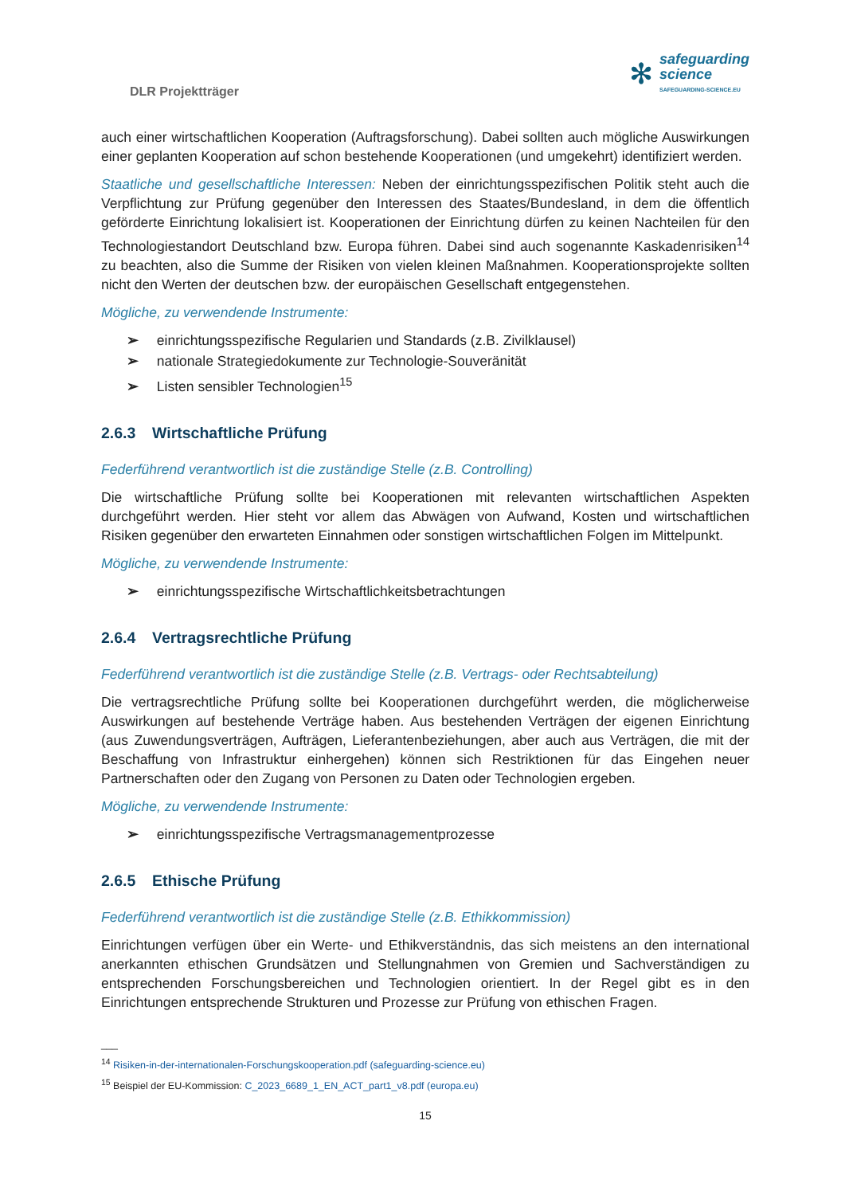DLR Projektträger
✻
safeguarding
science
SAFEGUARDING-SCIENCE.EU
auch einer wirtschaftlichen Kooperation (Auftragsforschung). Dabei sollten auch mögliche Auswirkungen einer geplanten Kooperation auf schon bestehende Kooperationen (und umgekehrt) identifiziert werden.
Staatliche und gesellschaftliche Interessen: Neben der einrichtungsspezifischen Politik steht auch die Verpflichtung zur Prüfung gegenüber den Interessen des Staates/Bundesland, in dem die öffentlich geförderte Einrichtung lokalisiert ist. Kooperationen der Einrichtung dürfen zu keinen Nachteilen für den Technologiestandort Deutschland bzw. Europa führen. Dabei sind auch sogenannte Kaskadenrisiken<sup>14</sup> zu beachten, also die Summe der Risiken von vielen kleinen Maßnahmen. Kooperationsprojekte sollten nicht den Werten der deutschen bzw. der europäischen Gesellschaft entgegenstehen.
Mögliche, zu verwendende Instrumente:
➢ einrichtungsspezifische Regularien und Standards (z.B. Zivilklausel)
➢ nationale Strategiedokumente zur Technologie-Souveränität
➢ Listen sensibler Technologien<sup>15</sup>
2.6.3 Wirtschaftliche Prüfung
Federführend verantwortlich ist die zuständige Stelle (z.B. Controlling)
Die wirtschaftliche Prüfung sollte bei Kooperationen mit relevanten wirtschaftlichen Aspekten durchgeführt werden. Hier steht vor allem das Abwägen von Aufwand, Kosten und wirtschaftlichen Risiken gegenüber den erwarteten Einnahmen oder sonstigen wirtschaftlichen Folgen im Mittelpunkt.
Mögliche, zu verwendende Instrumente:
➢ einrichtungsspezifische Wirtschaftlichkeitsbetrachtungen
2.6.4 Vertragsrechtliche Prüfung
Federführend verantwortlich ist die zuständige Stelle (z.B. Vertrags- oder Rechtsabteilung)
Die vertragsrechtliche Prüfung sollte bei Kooperationen durchgeführt werden, die möglicherweise Auswirkungen auf bestehende Verträge haben. Aus bestehenden Verträgen der eigenen Einrichtung (aus Zuwendungsverträgen, Aufträgen, Lieferantenbeziehungen, aber auch aus Verträgen, die mit der Beschaffung von Infrastruktur einhergehen) können sich Restriktionen für das Eingehen neuer Partnerschaften oder den Zugang von Personen zu Daten oder Technologien ergeben.
Mögliche, zu verwendende Instrumente:
➢ einrichtungsspezifische Vertragsmanagementprozesse
2.6.5 Ethische Prüfung
Federführend verantwortlich ist die zuständige Stelle (z.B. Ethikkommission)
Einrichtungen verfügen über ein Werte- und Ethikverständnis, das sich meistens an den international anerkannten ethischen Grundsätzen und Stellungnahmen von Gremien und Sachverständigen zu entsprechenden Forschungsbereichen und Technologien orientiert. In der Regel gibt es in den Einrichtungen entsprechende Strukturen und Prozesse zur Prüfung von ethischen Fragen.
___
<sup>14</sup> Risiken-in-der-internationalen-Forschungskooperation.pdf (safeguarding-science.eu)
<sup>15</sup> Beispiel der EU-Kommission: C_2023_6689_1_EN_ACT_part1_v8.pdf (europa.eu)
15